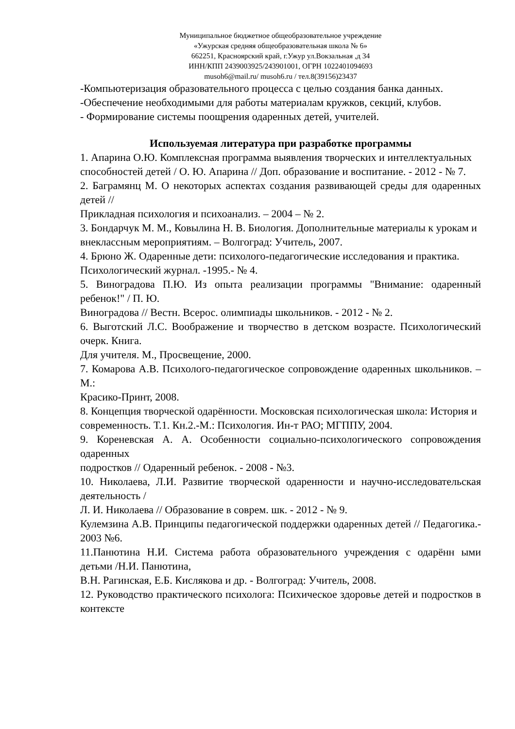Муниципальное бюджетное общеобразовательное учреждение
«Ужурская средняя общеобразовательная школа № 6»
662251, Красноярский край, г.Ужур ул.Вокзальная ,д 34
ИНН/КПП 2439003925/243901001, ОГРН 1022401094693
musoh6@mail.ru/ musoh6.ru / тел.8(39156)23437
-Компьютеризация образовательного процесса с целью создания банка данных.
-Обеспечение необходимыми для работы материалам кружков, секций, клубов.
- Формирование системы поощрения одаренных детей, учителей.
Используемая литература при разработке программы
1. Апарина О.Ю. Комплексная программа выявления творческих и интеллектуальных
способностей детей / О. Ю. Апарина // Доп. образование и воспитание. - 2012 - № 7.
2. Баграмянц М. О некоторых аспектах создания развивающей среды для одаренных детей //
Прикладная психология и психоанализ. – 2004 – № 2.
3. Бондарчук М. М., Ковылина Н. В. Биология. Дополнительные материалы к урокам и
внеклассным мероприятиям. – Волгоград: Учитель, 2007.
4. Брюно Ж. Одаренные дети: психолого-педагогические исследования и практика.
Психологический журнал. -1995.- № 4.
5. Виноградова П.Ю. Из опыта реализации программы "Внимание: одаренный ребенок!" / П. Ю.
Виноградова // Вестн. Всерос. олимпиады школьников. - 2012 - № 2.
6. Выготский Л.С. Воображение и творчество в детском возрасте. Психологический очерк. Книга.
Для учителя. М., Просвещение, 2000.
7. Комарова А.В. Психолого-педагогическое сопровождение одаренных школьников. –М.:
Красико-Принт, 2008.
8. Концепция творческой одарённости. Московская психологическая школа: История и
современность. Т.1. Кн.2.-М.: Психология. Ин-т РАО; МГППУ, 2004.
9. Кореневская А. А. Особенности социально-психологического сопровождения одаренных
подростков // Одаренный ребенок. - 2008 - №3.
10. Николаева, Л.И. Развитие творческой одаренности и научно-исследовательская деятельность /
Л. И. Николаева // Образование в соврем. шк. - 2012 - № 9.
Кулемзина А.В. Принципы педагогической поддержки одаренных детей // Педагогика.- 2003 №6.
11.Панютина Н.И. Система работа образовательного учреждения с одарённ ыми детьми /Н.И. Панютина,
В.Н. Рагинская, Е.Б. Кислякова и др. - Волгоград: Учитель, 2008.
12. Руководство практического психолога: Психическое здоровье детей и подростков в контексте